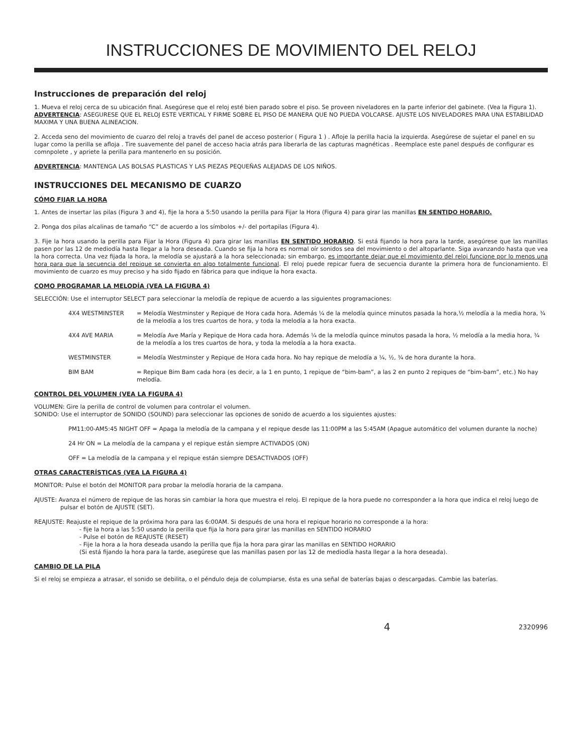INSTRUCCIONES DE MOVIMIENTO DEL RELOJ
Instrucciones de preparación del reloj
1. Mueva el reloj cerca de su ubicación final. Asegúrese que el reloj esté bien parado sobre el piso. Se proveen niveladores en la parte inferior del gabinete. (Vea la Figura 1). ADVERTENCIA: ASEGURESE QUE EL RELOJ ESTE VERTICAL Y FIRME SOBRE EL PISO DE MANERA QUE NO PUEDA VOLCARSE. AJUSTE LOS NIVELADORES PARA UNA ESTABILIDAD MAXIMA Y UNA BUENA ALINEACION.
2. Acceda seno del movimiento de cuarzo del reloj a través del panel de acceso posterior ( Figura 1 ) . Afloje la perilla hacia la izquierda. Asegúrese de sujetar el panel en su lugar como la perilla se afloja . Tire suavemente del panel de acceso hacia atrás para liberarla de las capturas magnéticas . Reemplace este panel después de configurar es comnpolete , y apriete la perilla para mantenerlo en su posición.
ADVERTENCIA: MANTENGA LAS BOLSAS PLASTICAS Y LAS PIEZAS PEQUEÑAS ALEJADAS DE LOS NIÑOS.
INSTRUCCIONES DEL MECANISMO DE CUARZO
CÓMO FIJAR LA HORA
1. Antes de insertar las pilas (Figura 3 and 4), fije la hora a 5:50 usando la perilla para Fijar la Hora (Figura 4) para girar las manillas EN SENTIDO HORARIO.
2. Ponga dos pilas alcalinas de tamaño “C” de acuerdo a los símbolos +/- del portapilas (Figura 4).
3. Fije la hora usando la perilla para Fijar la Hora (Figura 4) para girar las manillas EN SENTIDO HORARIO. Si está fijando la hora para la tarde, asegúrese que las manillas pasen por las 12 de mediodía hasta llegar a la hora deseada. Cuando se fija la hora es normal oír sonidos sea del movimiento o del altoparlante. Siga avanzando hasta que vea la hora correcta. Una vez fijada la hora, la melodía se ajustará a la hora seleccionada; sin embargo, es importante dejar que el movimiento del reloj funcione por lo menos una hora para que la secuencia del repique se convierta en algo totalmente funcional. El reloj puede repicar fuera de secuencia durante la primera hora de funcionamiento. El movimiento de cuarzo es muy preciso y ha sido fijado en fábrica para que indique la hora exacta.
COMO PROGRAMAR LA MELODÍA (VEA LA FIGURA 4)
SELECCIÓN: Use el interruptor SELECT para seleccionar la melodía de repique de acuerdo a las siguientes programaciones:
4X4 WESTMINSTER = Melodía Westminster y Repique de Hora cada hora. Además ¼ de la melodía quince minutos pasada la hora,½ melodía a la media hora, ¾ de la melodía a los tres cuartos de hora, y toda la melodía a la hora exacta.
4X4 AVE MARIA = Melodía Ave María y Repique de Hora cada hora. Además ¼ de la melodía quince minutos pasada la hora, ½ melodía a la media hora, ¾ de la melodía a los tres cuartos de hora, y toda la melodía a la hora exacta.
WESTMINSTER = Melodía Westminster y Repique de Hora cada hora. No hay repique de melodía a ¼, ½, ¾ de hora durante la hora.
BIM BAM = Repique Bim Bam cada hora (es decir, a la 1 en punto, 1 repique de “bim-bam”, a las 2 en punto 2 repiques de “bim-bam”, etc.) No hay melodía.
CONTROL DEL VOLUMEN (VEA LA FIGURA 4)
VOLUMEN: Gire la perilla de control de volumen para controlar el volumen.
SONIDO: Use el interruptor de SONIDO (SOUND) para seleccionar las opciones de sonido de acuerdo a los siguientes ajustes:
PM11:00-AM5:45 NIGHT OFF = Apaga la melodía de la campana y el repique desde las 11:00PM a las 5:45AM (Apague automático del volumen durante la noche)
24 Hr ON = La melodía de la campana y el repique están siempre ACTIVADOS (ON)
OFF = La melodía de la campana y el repique están siempre DESACTIVADOS (OFF)
OTRAS CARACTERÍSTICAS (VEA LA FIGURA 4)
MONITOR: Pulse el botón del MONITOR para probar la melodía horaria de la campana.
AJUSTE: Avanza el número de repique de las horas sin cambiar la hora que muestra el reloj. El repique de la hora puede no corresponder a la hora que indica el reloj luego de pulsar el botón de AJUSTE (SET).
REAJUSTE: Reajuste el repique de la próxima hora para las 6:00AM. Si después de una hora el repique horario no corresponde a la hora:
- fije la hora a las 5:50 usando la perilla que fija la hora para girar las manillas en SENTIDO HORARIO
- Pulse el botón de REAJUSTE (RESET)
- Fije la hora a la hora deseada usando la perilla que fija la hora para girar las manillas en SENTIDO HORARIO
(Si está fijando la hora para la tarde, asegúrese que las manillas pasen por las 12 de mediodía hasta llegar a la hora deseada).
CAMBIO DE LA PILA
Si el reloj se empieza a atrasar, el sonido se debilita, o el péndulo deja de columpiarse, ésta es una señal de baterías bajas o descargadas. Cambie las baterías.
4 2320996